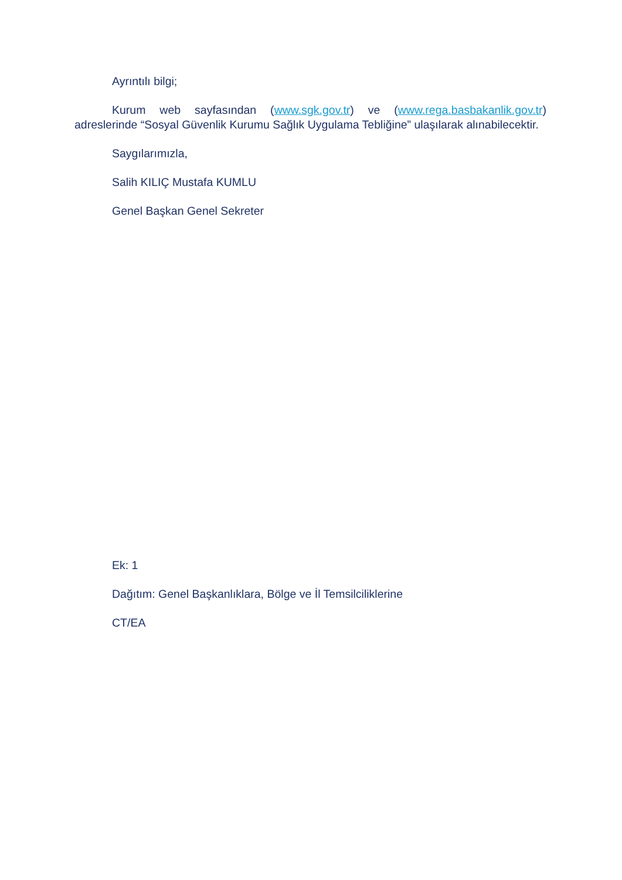Ayrıntılı bilgi;
Kurum web sayfasından (www.sgk.gov.tr) ve (www.rega.basbakanlik.gov.tr) adreslerinde “Sosyal Güvenlik Kurumu Sağlık Uygulama Tebliğine” ulaşılarak alınabilecektir.
Saygılarımızla,
Salih KILIÇ Mustafa KUMLU
Genel Başkan Genel Sekreter
Ek: 1
Dağıtım: Genel Başkanlıklara, Bölge ve İl Temsilciliklerine
CT/EA